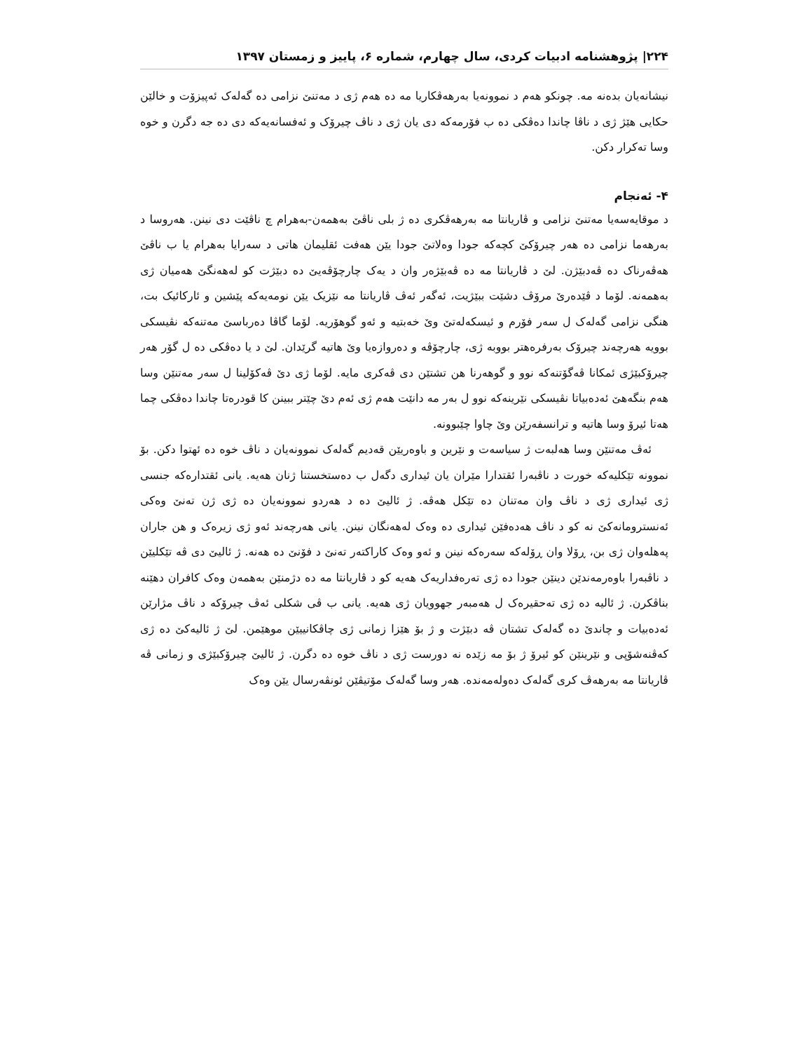۲۲۴| پژوهشنامه ادبیات کردی، سال چهارم، شماره ۶، پاییز و زمستان ۱۳۹۷
نیشانەیان بدەنە مە. چونکو هەم د نموونەیا بەرهەڤکاریا مە دە هەم ژی د مەتنێ نزامی دە گەلەک ئەپیزۆت و خالێن حکایی هێژ ژی د ناڤا چاندا دەڤکی دە ب فۆرمەکە دی یان ژی د ناڤ چیرۆک و ئەفسانەیەکە دی دە جە دگرن و خوە وسا تەکرار دکن.
۴- ئەنجام
د موقایەسەیا مەتنێ نزامی و ڤاریانتا مە بەرهەڤکری دە ژ بلی ناڤێ بەهمەن-بەهرام چ ناڤێت دی نینن. هەروسا د بەرهەما نزامی دە هەر چیرۆکێ کچەکە جودا وەلاتێ جودا یێن هەفت ئقلیمان هاتی د سەرایا بەهرام یا ب ناڤێ هەڤەرناک دە ڤەدبێژن. لێ د ڤاریانتا مە دە ڤەبێژەر وان د یەک چارچۆڤەیێ دە دبێژت کو لەهەنگێ هەمیان ژی بەهمەنە. لۆما د ڤێدەرێ مرۆڤ دشێت ببێژیت، ئەگەر ئەڤ ڤاریانتا مە نێزیک یێن نومەیەکە پێشین و ئارکائیک بت، هنگی نزامی گەلەک ل سەر فۆرم و ئیسکەلەتێ وێ خەبتیە و ئەو گوهۆریە. لۆما گاڤا دەرباسێ مەتنەکە نڤیسکی بوویە هەرچەند چیرۆک بەرفرەهتر بووبە ژی، چارچۆڤە و دەروازەیا وێ هاتیە گرێدان. لێ د یا دەڤکی دە ل گۆر هەر چیرۆکبێژی ئمکانا ڤەگۆتنەکە نوو و گوهەرنا هن تشتێن دی ڤەکری مایە. لۆما ژی دێ ڤەکۆلینا ل سەر مەتنێن وسا هەم بنگەهێ ئەدەبیاتا نڤیسکی نێرینەکە نوو ل بەر مە دانێت هەم ژی ئەم دێ چێتر ببینن کا قودرەتا چاندا دەڤکی چما هەتا ئیرۆ وسا هاتیە و ترانسفەرێن وێ چاوا چێبوونە.
ئەڤ مەتنێن وسا هەلبەت ژ سیاسەت و نێرین و باوەریێن قەدیم گەلەک نموونەیان د ناڤ خوە دە ئهتوا دکن. بۆ نموونە تێکلیەکە خورت د ناڤبەرا ئقتدارا مێران یان ئیداری دگەل ب دەستخستنا ژنان هەیە. یانی ئقتدارەکە جنسی ژی ئیداری ژی د ناڤ وان مەتنان دە تێکل هەڤە. ژ ئالیێ دە د هەردو نموونەیان دە ژی ژن تەنێ وەکی ئەنسترومانەکێ نە کو د ناڤ هەدەفێن ئیداری دە وەک لەهەنگان نینن. یانی هەرچەند ئەو ژی زیرەک و هن جاران پەهلەوان ژی بن، ڕۆلا وان ڕۆلەکە سەرەکە نینن و ئەو وەک کاراکتەر تەنێ د فۆنێ دە هەنە. ژ ئالیێ دی ڤە تێکلیێن د ناڤبەرا باوەرمەندێن دینێن جودا دە ژی تەرەفداریەک هەیە کو د ڤاریانتا مە دە دژمنێن بەهمەن وەک کافران دهێنە بناڤکرن. ژ ئالیە دە ژی تەحقیرەک ل هەمبەر جهوویان ژی هەیە. یانی ب ڤی شکلی ئەڤ چیرۆکە د ناڤ مژارێن ئەدەبیات و چاندێ دە گەلەک تشتان ڤە دبێژت و ژ بۆ هێزا زمانی ژی چاڤکانییێن موهێمن. لێ ژ ئالیەکێ دە ژی کەڤنەشۆپی و نێرینێن کو ئیرۆ ژ بۆ مە زێدە نە دورست ژی د ناڤ خوە دە دگرن. ژ ئالیێ چیرۆکبێژی و زمانی ڤە ڤاریانتا مە بەرهەڤ کری گەلەک دەولەمەندە. هەر وسا گەلەک مۆتیڤێن ئونڤەرسال یێن وەک